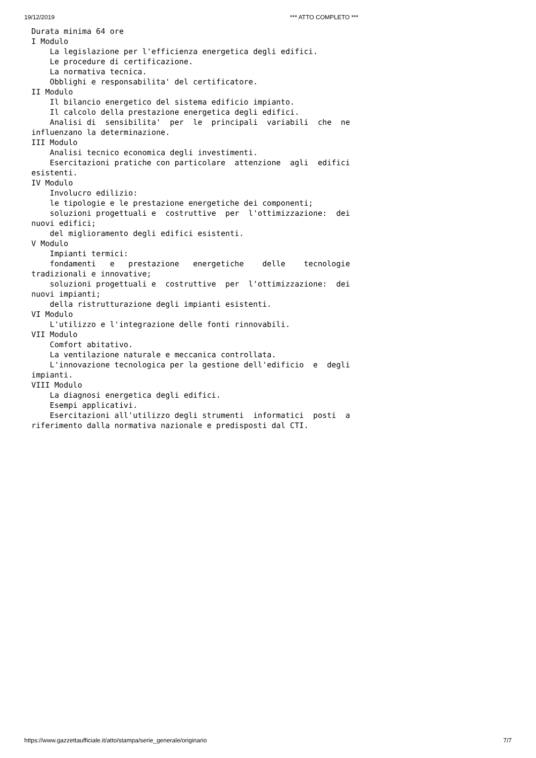19/12/2019 *** ATTO COMPLETO ***
Durata minima 64 ore
I Modulo
    La legislazione per l'efficienza energetica degli edifici.
    Le procedure di certificazione.
    La normativa tecnica.
    Obblighi e responsabilita' del certificatore.
II Modulo
    Il bilancio energetico del sistema edificio impianto.
    Il calcolo della prestazione energetica degli edifici.
    Analisi di  sensibilita'  per  le  principali  variabili  che  ne
influenzano la determinazione.
III Modulo
    Analisi tecnico economica degli investimenti.
    Esercitazioni pratiche con particolare  attenzione  agli  edifici
esistenti.
IV Modulo
    Involucro edilizio:
    le tipologie e le prestazione energetiche dei componenti;
    soluzioni progettuali e  costruttive  per  l'ottimizzazione:  dei
nuovi edifici;
    del miglioramento degli edifici esistenti.
V Modulo
    Impianti termici:
    fondamenti   e   prestazione   energetiche    delle    tecnologie
tradizionali e innovative;
    soluzioni progettuali e  costruttive  per  l'ottimizzazione:  dei
nuovi impianti;
    della ristrutturazione degli impianti esistenti.
VI Modulo
    L'utilizzo e l'integrazione delle fonti rinnovabili.
VII Modulo
    Comfort abitativo.
    La ventilazione naturale e meccanica controllata.
    L'innovazione tecnologica per la gestione dell'edificio  e  degli
impianti.
VIII Modulo
    La diagnosi energetica degli edifici.
    Esempi applicativi.
    Esercitazioni all'utilizzo degli strumenti  informatici  posti  a
riferimento dalla normativa nazionale e predisposti dal CTI.
https://www.gazzettaufficiale.it/atto/stampa/serie_generale/originario 7/7